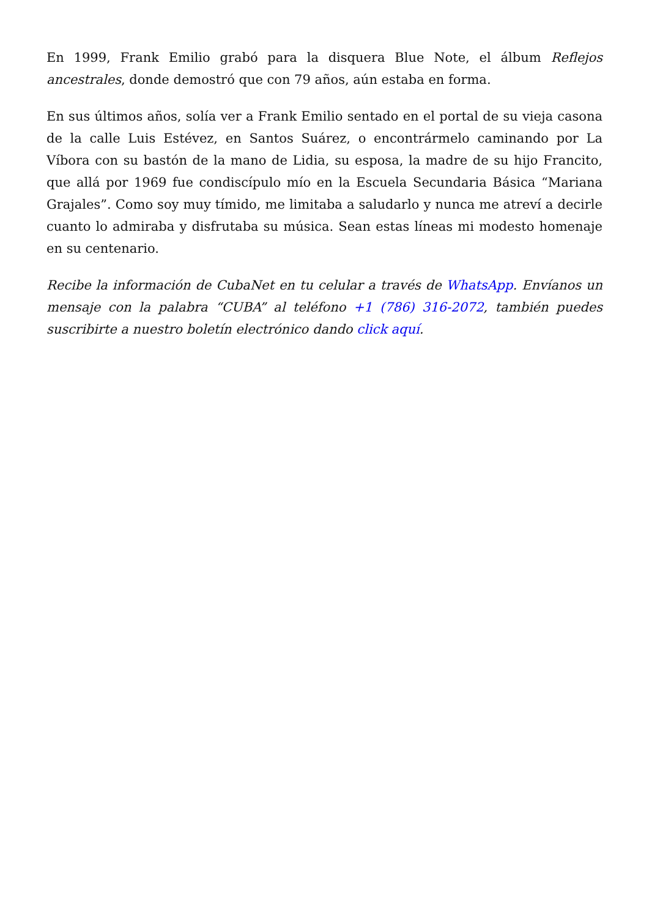En 1999, Frank Emilio grabó para la disquera Blue Note, el álbum Reflejos ancestrales, donde demostró que con 79 años, aún estaba en forma.
En sus últimos años, solía ver a Frank Emilio sentado en el portal de su vieja casona de la calle Luis Estévez, en Santos Suárez, o encontrármelo caminando por La Víbora con su bastón de la mano de Lidia, su esposa, la madre de su hijo Francito, que allá por 1969 fue condiscípulo mío en la Escuela Secundaria Básica “Mariana Grajales”. Como soy muy tímido, me limitaba a saludarlo y nunca me atreví a decirle cuanto lo admiraba y disfrutaba su música. Sean estas líneas mi modesto homenaje en su centenario.
Recibe la información de CubaNet en tu celular a través de WhatsApp. Envíanos un mensaje con la palabra “CUBA” al teléfono +1 (786) 316-2072, también puedes suscribirte a nuestro boletín electrónico dando click aquí.